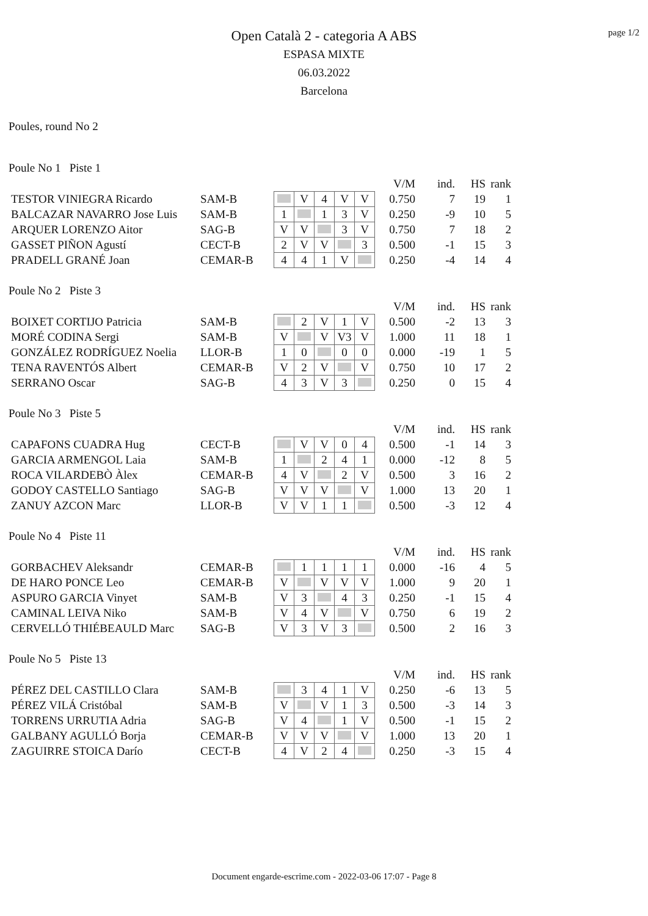page 1/2
Open Català 2 - categoria A ABS
ESPASA MIXTE
06.03.2022
Barcelona
Poules, round No 2
Poule No 1 Piste 1
| | | | | | | | | V/M | ind. | HS | rank |
| TESTOR VINIEGRA Ricardo | SAM-B | | V | 4 | V | V | | 0.750 | 7 | 19 | 1 |
| BALCAZAR NAVARRO Jose Luis | SAM-B | 1 | | 1 | 3 | V | | 0.250 | -9 | 10 | 5 |
| ARQUER LORENZO Aitor | SAG-B | V | V | | 3 | V | | 0.750 | 7 | 18 | 2 |
| GASSET PIÑON Agustí | CECT-B | 2 | V | V | | 3 | | 0.500 | -1 | 15 | 3 |
| PRADELL GRANÉ Joan | CEMAR-B | 4 | 4 | 1 | V | | | 0.250 | -4 | 14 | 4 |
Poule No 2 Piste 3
| | | | | | | | | V/M | ind. | HS | rank |
| BOIXET CORTIJO Patricia | SAM-B | | 2 | V | 1 | V | | 0.500 | -2 | 13 | 3 |
| MORÉ CODINA Sergi | SAM-B | V | | V | V3 | V | | 1.000 | 11 | 18 | 1 |
| GONZÁLEZ RODRÍGUEZ Noelia | LLOR-B | 1 | 0 | | 0 | 0 | | 0.000 | -19 | 1 | 5 |
| TENA RAVENTÓS Albert | CEMAR-B | V | 2 | V | | V | | 0.750 | 10 | 17 | 2 |
| SERRANO Oscar | SAG-B | 4 | 3 | V | 3 | | | 0.250 | 0 | 15 | 4 |
Poule No 3 Piste 5
| | | | | | | | | V/M | ind. | HS | rank |
| CAPAFONS CUADRA Hug | CECT-B | | V | V | 0 | 4 | | 0.500 | -1 | 14 | 3 |
| GARCIA ARMENGOL Laia | SAM-B | 1 | | 2 | 4 | 1 | | 0.000 | -12 | 8 | 5 |
| ROCA VILARDEBÒ Àlex | CEMAR-B | 4 | V | | 2 | V | | 0.500 | 3 | 16 | 2 |
| GODOY CASTELLO Santiago | SAG-B | V | V | V | | V | | 1.000 | 13 | 20 | 1 |
| ZANUY AZCON Marc | LLOR-B | V | V | 1 | 1 | | | 0.500 | -3 | 12 | 4 |
Poule No 4 Piste 11
| | | | | | | | | V/M | ind. | HS | rank |
| GORBACHEV Aleksandr | CEMAR-B | | 1 | 1 | 1 | 1 | | 0.000 | -16 | 4 | 5 |
| DE HARO PONCE Leo | CEMAR-B | V | | V | V | V | | 1.000 | 9 | 20 | 1 |
| ASPURO GARCIA Vinyet | SAM-B | V | 3 | | 4 | 3 | | 0.250 | -1 | 15 | 4 |
| CAMINAL LEIVA Niko | SAM-B | V | 4 | V | | V | | 0.750 | 6 | 19 | 2 |
| CERVELLÓ THIÉBEAULD Marc | SAG-B | V | 3 | V | 3 | | | 0.500 | 2 | 16 | 3 |
Poule No 5 Piste 13
| | | | | | | | | V/M | ind. | HS | rank |
| PÉREZ DEL CASTILLO Clara | SAM-B | | 3 | 4 | 1 | V | | 0.250 | -6 | 13 | 5 |
| PÉREZ VILÁ Cristóbal | SAM-B | V | | V | 1 | 3 | | 0.500 | -3 | 14 | 3 |
| TORRENS URRUTIA Adria | SAG-B | V | 4 | | 1 | V | | 0.500 | -1 | 15 | 2 |
| GALBANY AGULLÓ Borja | CEMAR-B | V | V | V | | V | | 1.000 | 13 | 20 | 1 |
| ZAGUIRRE STOICA Darío | CECT-B | 4 | V | 2 | 4 | | | 0.250 | -3 | 15 | 4 |
Document engarde-escrime.com - 2022-03-06 17:07 - Page 8